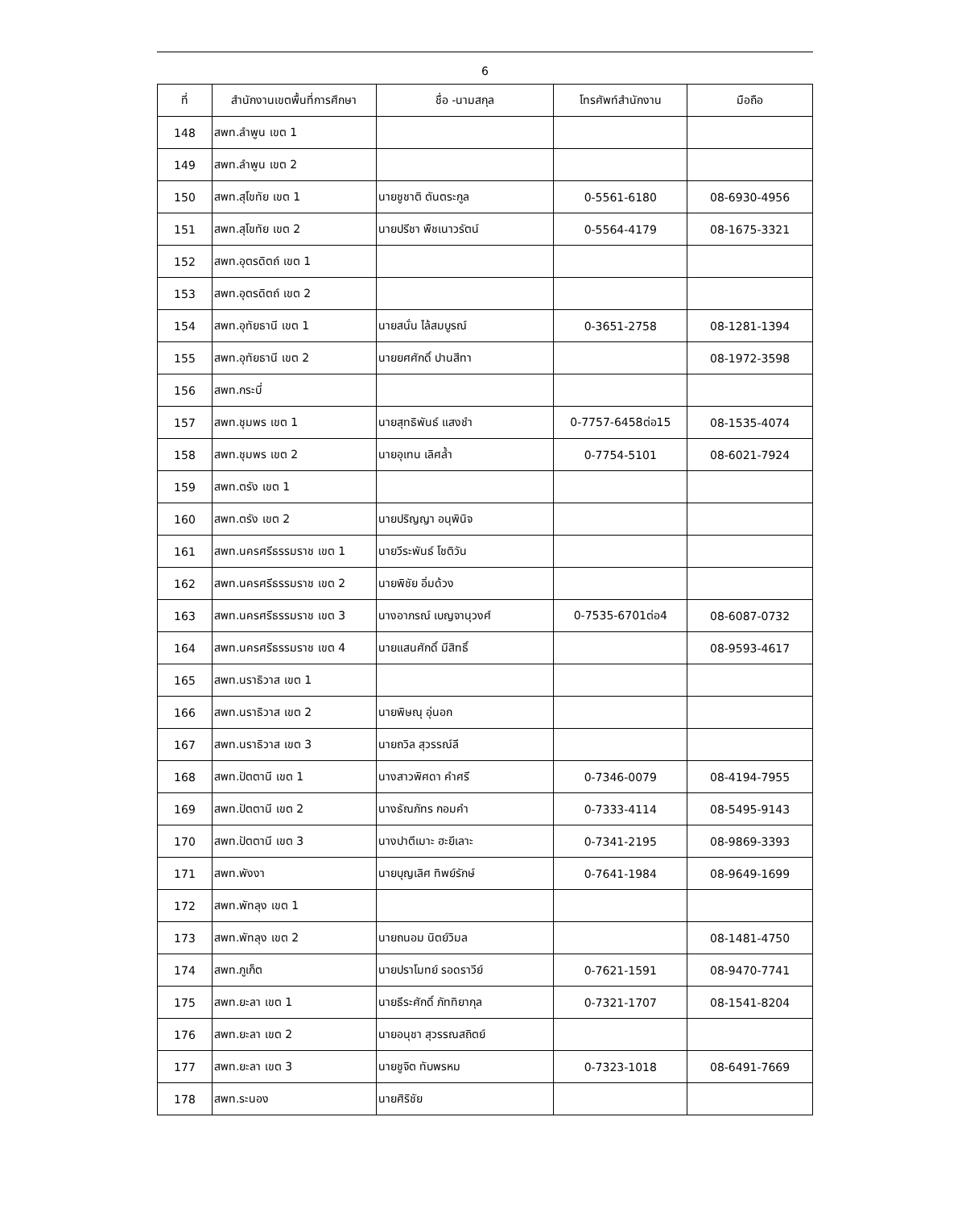6
| ที่ | สำนักงานเขตพื้นที่การศึกษา | ชื่อ -นามสกุล | โทรศัพท์สำนักงาน | มือถือ |
| --- | --- | --- | --- | --- |
| 148 | สพท.ลำพูน เขต 1 | | | |
| 149 | สพท.ลำพูน เขต 2 | | | |
| 150 | สพท.สุโขทัย เขต 1 | นายชูชาติ ตันตระกูล | 0-5561-6180 | 08-6930-4956 |
| 151 | สพท.สุโขทัย เขต 2 | นายปรีชา พืชเนาวรัตน์ | 0-5564-4179 | 08-1675-3321 |
| 152 | สพท.อุตรดิตถ์ เขต 1 | | | |
| 153 | สพท.อุตรดิตถ์ เขต 2 | | | |
| 154 | สพท.อุทัยธานี เขต 1 | นายสนั่น ไล้สมบูรณ์ | 0-3651-2758 | 08-1281-1394 |
| 155 | สพท.อุทัยธานี เขต 2 | นายยศศักดิ์ ปานสีทา | | 08-1972-3598 |
| 156 | สพท.กระบี่ | | | |
| 157 | สพท.ชุมพร เขต 1 | นายสุทธิพันธ์ แสงชำ | 0-7757-6458ต่อ15 | 08-1535-4074 |
| 158 | สพท.ชุมพร เขต 2 | นายอุเทน เลิศล้ำ | 0-7754-5101 | 08-6021-7924 |
| 159 | สพท.ตรัง เขต 1 | | | |
| 160 | สพท.ตรัง เขต 2 | นายปริญญา อนุพินิจ | | |
| 161 | สพท.นครศรีธรรมราช เขต 1 | นายวีระพันธ์ โชติวัน | | |
| 162 | สพท.นครศรีธรรมราช เขต 2 | นายพิชัย อิ่มด้วง | | |
| 163 | สพท.นครศรีธรรมราช เขต 3 | นางอาภรณ์ เบญจานุวงศ์ | 0-7535-6701ต่อ4 | 08-6087-0732 |
| 164 | สพท.นครศรีธรรมราช เขต 4 | นายแสนศักดิ์ มีสิทธิ์ | | 08-9593-4617 |
| 165 | สพท.นราธิวาส เขต 1 | | | |
| 166 | สพท.นราธิวาส เขต 2 | นายพิษณุ อุ่นอก | | |
| 167 | สพท.นราธิวาส เขต 3 | นายถวิล สุวรรณ์ลี | | |
| 168 | สพท.ปัตตานี เขต 1 | นางสาวพิศดา คำศรี | 0-7346-0079 | 08-4194-7955 |
| 169 | สพท.ปัตตานี เขต 2 | นางธัณภัทร กอมคำ | 0-7333-4114 | 08-5495-9143 |
| 170 | สพท.ปัตตานี เขต 3 | นางปาตีเมาะ ฮะยีเลาะ | 0-7341-2195 | 08-9869-3393 |
| 171 | สพท.พังงา | นายบุญเลิศ ทิพย์รักษ์ | 0-7641-1984 | 08-9649-1699 |
| 172 | สพท.พัทลุง เขต 1 | | | |
| 173 | สพท.พัทลุง เขต 2 | นายถนอม นิตย์วิมล | | 08-1481-4750 |
| 174 | สพท.ภูเก็ต | นายปราโมทย์ รอดราวีย์ | 0-7621-1591 | 08-9470-7741 |
| 175 | สพท.ยะลา เขต 1 | นายธีระศักดิ์ ภัททิยากุล | 0-7321-1707 | 08-1541-8204 |
| 176 | สพท.ยะลา เขต 2 | นายอนุชา สุวรรณสถิตย์ | | |
| 177 | สพท.ยะลา เขต 3 | นายชูจิต ทับพรหม | 0-7323-1018 | 08-6491-7669 |
| 178 | สพท.ระนอง | นายศิริชัย | | |